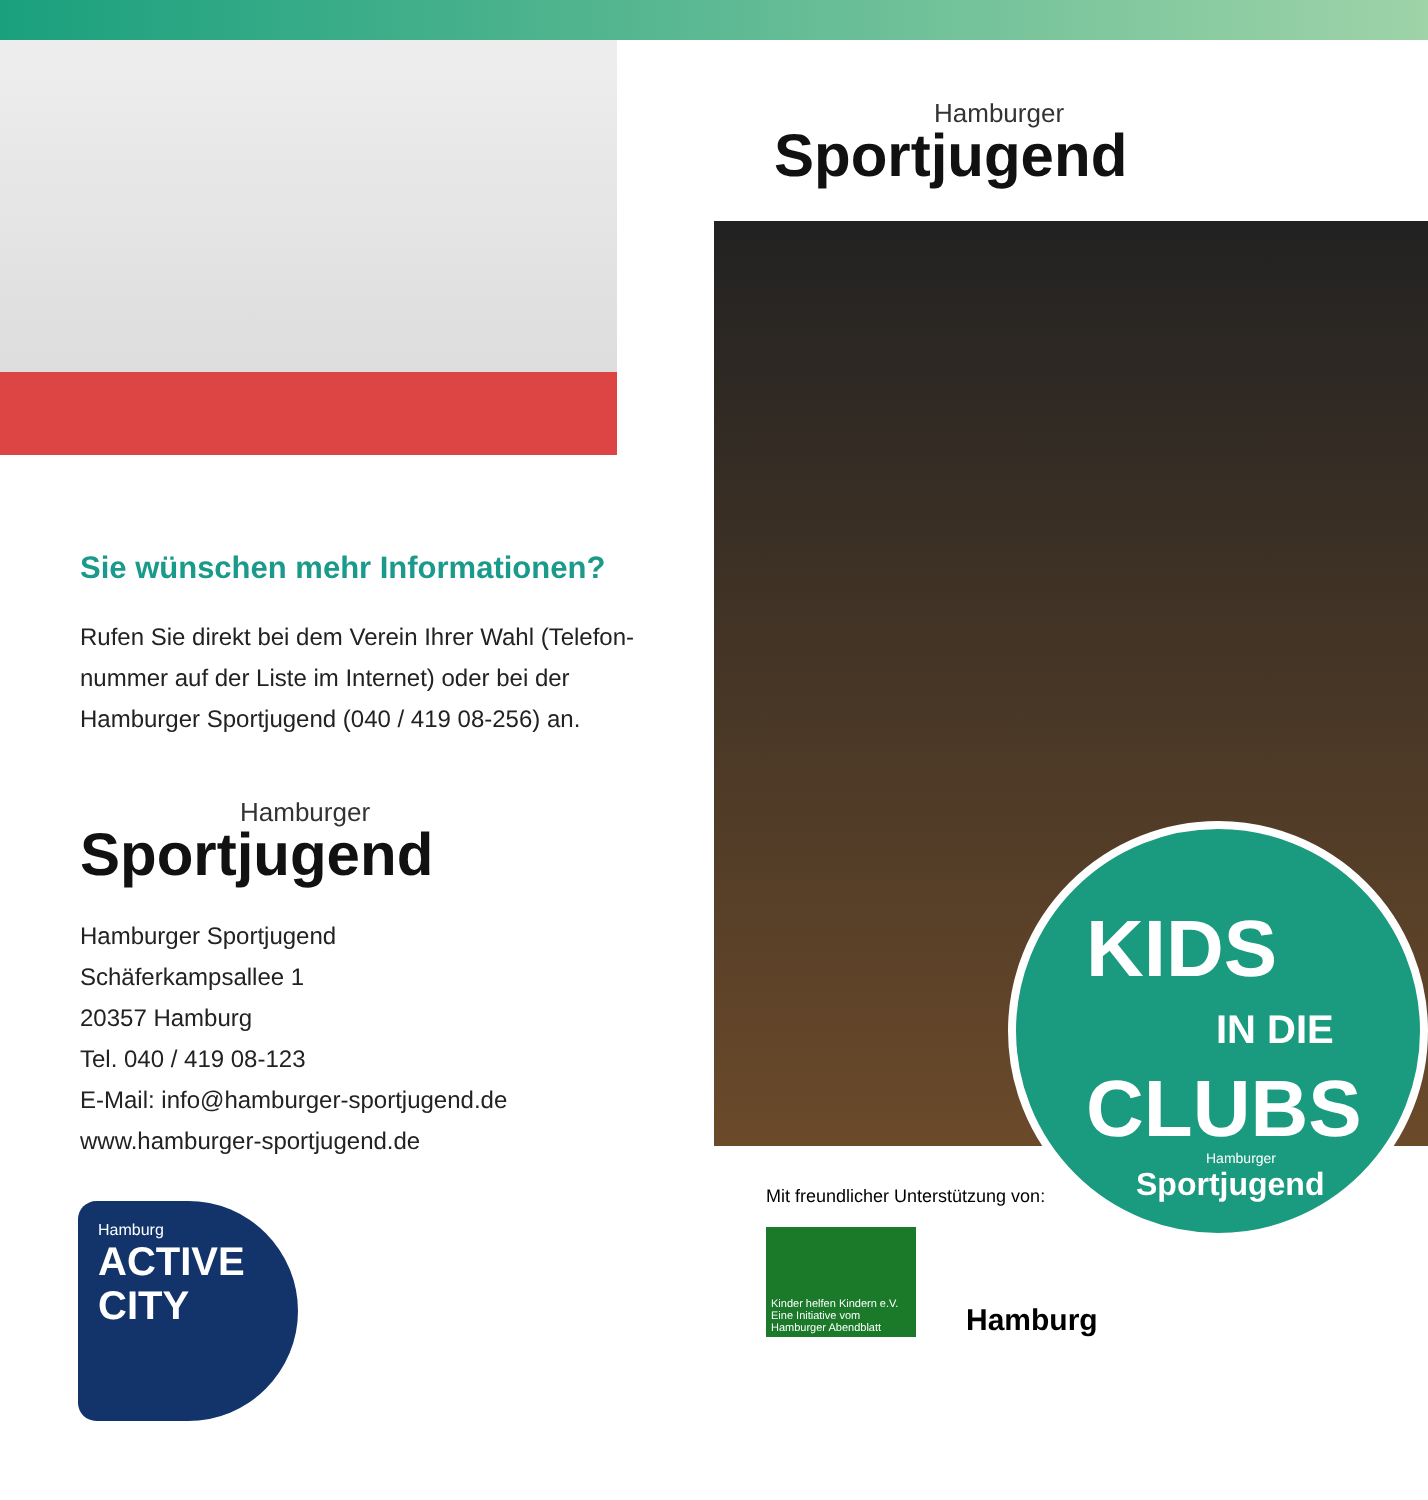Sie wünschen mehr Informationen?
Rufen Sie direkt bei dem Verein Ihrer Wahl (Telefon-
nummer auf der Liste im Internet) oder bei der
Hamburger Sportjugend (040 / 419 08-256) an.
Hamburger
Sportjugend
Hamburger Sportjugend
Schäferkampsallee 1
20357 Hamburg
Tel. 040 / 419 08-123
E-Mail: info@hamburger-sportjugend.de
www.hamburger-sportjugend.de
Hamburg
ACTIVE CITY
Hamburger
Sportjugend
KIDS
IN DIE
CLUBS
Hamburger
Sportjugend
Mit freundlicher Unterstützung von:
Kinder helfen Kindern e.V.
Eine Initiative vom Hamburger Abendblatt
Hamburg